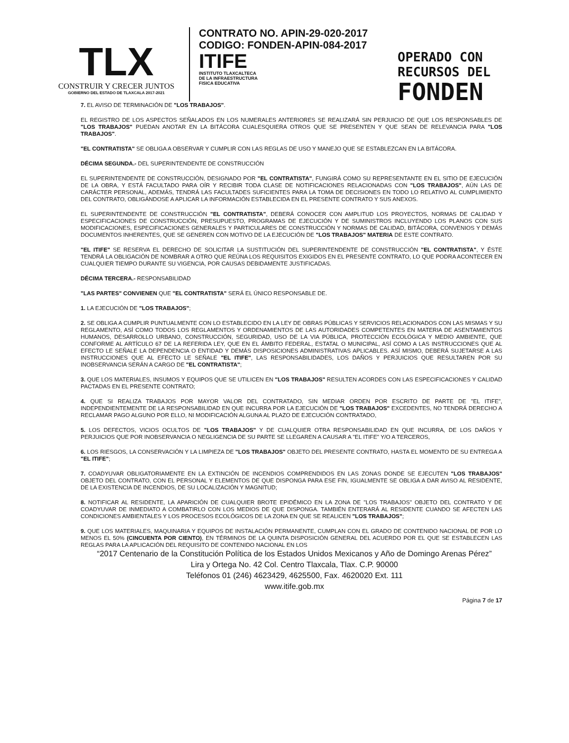TLX
CONSTRUIR Y CRECER JUNTOS
GOBIERNO DEL ESTADO DE TLAXCALA 2017-2021
CONTRATO NO. APIN-29-020-2017
CODIGO: FONDEN-APIN-084-2017
ITIFE
INSTITUTO TLAXCALTECA
DE LA INFRAESTRUCTURA
FISICA EDUCATIVA
OPERADO CON
RECURSOS DEL
FONDEN
7. EL AVISO DE TERMINACIÓN DE "LOS TRABAJOS".
EL REGISTRO DE LOS ASPECTOS SEÑALADOS EN LOS NUMERALES ANTERIORES SE REALIZARÁ SIN PERJUICIO DE QUE LOS RESPONSABLES DE "LOS TRABAJOS" PUEDAN ANOTAR EN LA BITÁCORA CUALESQUIERA OTROS QUE SE PRESENTEN Y QUE SEAN DE RELEVANCIA PARA "LOS TRABAJOS".
"EL CONTRATISTA" SE OBLIGA A OBSERVAR Y CUMPLIR CON LAS REGLAS DE USO Y MANEJO QUE SE ESTABLEZCAN EN LA BITÁCORA.
DÉCIMA SEGUNDA.- DEL SUPERINTENDENTE DE CONSTRUCCIÓN
EL SUPERINTENDENTE DE CONSTRUCCIÓN, DESIGNADO POR "EL CONTRATISTA", FUNGIRÁ COMO SU REPRESENTANTE EN EL SITIO DE EJECUCIÓN DE LA OBRA, Y ESTÁ FACULTADO PARA OÍR Y RECIBIR TODA CLASE DE NOTIFICACIONES RELACIONADAS CON "LOS TRABAJOS", AÚN LAS DE CARÁCTER PERSONAL, ADEMÁS, TENDRÁ LAS FACULTADES SUFICIENTES PARA LA TOMA DE DECISIONES EN TODO LO RELATIVO AL CUMPLIMIENTO DEL CONTRATO, OBLIGÁNDOSE A APLICAR LA INFORMACIÓN ESTABLECIDA EN EL PRESENTE CONTRATO Y SUS ANEXOS.
EL SUPERINTENDENTE DE CONSTRUCCIÓN "EL CONTRATISTA", DEBERÁ CONOCER CON AMPLITUD LOS PROYECTOS, NORMAS DE CALIDAD Y ESPECIFICACIONES DE CONSTRUCCIÓN, PRESUPUESTO, PROGRAMAS DE EJECUCIÓN Y DE SUMINISTROS INCLUYENDO LOS PLANOS CON SUS MODIFICACIONES, ESPECIFICACIONES GENERALES Y PARTICULARES DE CONSTRUCCIÓN Y NORMAS DE CALIDAD, BITÁCORA, CONVENIOS Y DEMÁS DOCUMENTOS INHERENTES, QUE SE GENEREN CON MOTIVO DE LA EJECUCIÓN DE "LOS TRABAJOS" MATERIA DE ESTE CONTRATO.
"EL ITIFE" SE RESERVA EL DERECHO DE SOLICITAR LA SUSTITUCIÓN DEL SUPERINTENDENTE DE CONSTRUCCIÓN "EL CONTRATISTA", Y ÉSTE TENDRÁ LA OBLIGACIÓN DE NOMBRAR A OTRO QUE REÚNA LOS REQUISITOS EXIGIDOS EN EL PRESENTE CONTRATO, LO QUE PODRA ACONTECER EN CUALQUIER TIEMPO DURANTE SU VIGENCIA, POR CAUSAS DEBIDAMENTE JUSTIFICADAS.
DÉCIMA TERCERA.- RESPONSABILIDAD
"LAS PARTES" CONVIENEN QUE "EL CONTRATISTA" SERÁ EL ÚNICO RESPONSABLE DE.
1. LA EJECUCIÓN DE "LOS TRABAJOS";
2. SE OBLIGA A CUMPLIR PUNTUALMENTE CON LO ESTABLECIDO EN LA LEY DE OBRAS PÚBLICAS Y SERVICIOS RELACIONADOS CON LAS MISMAS Y SU REGLAMENTO, ASÍ COMO TODOS LOS REGLAMENTOS Y ORDENAMIENTOS DE LAS AUTORIDADES COMPETENTES EN MATERIA DE ASENTAMIENTOS HUMANOS, DESARROLLO URBANO, CONSTRUCCIÓN, SEGURIDAD, USO DE LA VIA PÚBLICA, PROTECCIÓN ECOLÓGICA Y MEDIO AMBIENTE, QUE CONFORME AL ARTÍCULO 67 DE LA REFERIDA LEY, QUE EN EL ÁMBITO FEDERAL, ESTATAL O MUNICIPAL, ASÍ COMO A LAS INSTRUCCIONES QUE AL EFECTO LE SEÑALE LA DEPENDENCIA O ENTIDAD Y DEMÁS DISPOSICIONES ADMINISTRATIVAS APLICABLES. ASÍ MISMO, DEBERÁ SUJETARSE A LAS INSTRUCCIONES QUE AL EFECTO LE SEÑALE "EL ITIFE", LAS RESPONSABILIDADES, LOS DAÑOS Y PERJUICIOS QUE RESULTAREN POR SU INOBSERVANCIA SERÁN A CARGO DE "EL CONTRATISTA";
3. QUE LOS MATERIALES, INSUMOS Y EQUIPOS QUE SE UTILICEN EN "LOS TRABAJOS" RESULTEN ACORDES CON LAS ESPECIFICACIONES Y CALIDAD PACTADAS EN EL PRESENTE CONTRATO;
4. QUE SI REALIZA TRABAJOS POR MAYOR VALOR DEL CONTRATADO, SIN MEDIAR ORDEN POR ESCRITO DE PARTE DE "EL ITIFE", INDEPENDIENTEMENTE DE LA RESPONSABILIDAD EN QUE INCURRA POR LA EJECUCIÓN DE "LOS TRABAJOS" EXCEDENTES, NO TENDRÁ DERECHO A RECLAMAR PAGO ALGUNO POR ELLO, NI MODIFICACIÓN ALGUNA AL PLAZO DE EJECUCIÓN CONTRATADO,
5. LOS DEFECTOS, VICIOS OCULTOS DE "LOS TRABAJOS" Y DE CUALQUIER OTRA RESPONSABILIDAD EN QUE INCURRA, DE LOS DAÑOS Y PERJUICIOS QUE POR INOBSERVANCIA O NEGLIGENCIA DE SU PARTE SE LLEGAREN A CAUSAR A "EL ITIFE" Y/O A TERCEROS,
6. LOS RIESGOS, LA CONSERVACIÓN Y LA LIMPIEZA DE "LOS TRABAJOS" OBJETO DEL PRESENTE CONTRATO, HASTA EL MOMENTO DE SU ENTREGA A "EL ITIFE";
7. COADYUVAR OBLIGATORIAMENTE EN LA EXTINCIÓN DE INCENDIOS COMPRENDIDOS EN LAS ZONAS DONDE SE EJECUTEN "LOS TRABAJOS" OBJETO DEL CONTRATO, CON EL PERSONAL Y ELEMENTOS DE QUE DISPONGA PARA ESE FIN, IGUALMENTE SE OBLIGA A DAR AVISO AL RESIDENTE, DE LA EXISTENCIA DE INCENDIOS, DE SU LOCALIZACIÓN Y MAGNITUD;
8. NOTIFICAR AL RESIDENTE, LA APARICIÓN DE CUALQUIER BROTE EPIDÉMICO EN LA ZONA DE "LOS TRABAJOS" OBJETO DEL CONTRATO Y DE COADYUVAR DE INMEDIATO A COMBATIRLO CON LOS MEDIOS DE QUE DISPONGA. TAMBIÉN ENTERARÁ AL RESIDENTE CUANDO SE AFECTEN LAS CONDICIONES AMBIENTALES Y LOS PROCESOS ECOLÓGICOS DE LA ZONA EN QUE SE REALICEN "LOS TRABAJOS";
9. QUE LOS MATERIALES, MAQUINARIA Y EQUIPOS DE INSTALACIÓN PERMANENTE, CUMPLAN CON EL GRADO DE CONTENIDO NACIONAL DE POR LO MENOS EL 50% (CINCUENTA POR CIENTO), EN TÉRMINOS DE LA QUINTA DISPOSICIÓN GENERAL DEL ACUERDO POR EL QUE SE ESTABLECEN LAS REGLAS PARA LA APLICACIÓN DEL REQUISITO DE CONTENIDO NACIONAL EN LOS
“2017 Centenario de la Constitución Política de los Estados Unidos Mexicanos y Año de Domingo Arenas Pérez”
Lira y Ortega No. 42 Col. Centro Tlaxcala, Tlax. C.P. 90000
Teléfonos 01 (246) 4623429, 4625500, Fax. 4620020 Ext. 111
www.itife.gob.mx
Página 7 de 17